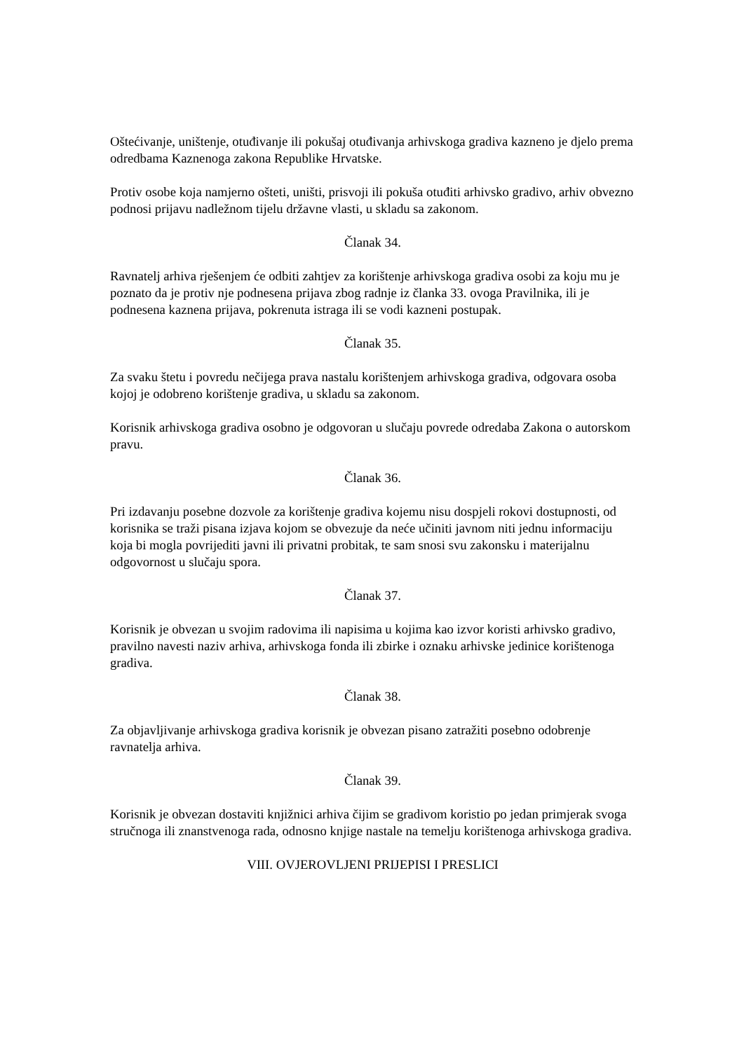Oštećivanje, uništenje, otuđivanje ili pokušaj otuđivanja arhivskoga gradiva kazneno je djelo prema odredbama Kaznenoga zakona Republike Hrvatske.
Protiv osobe koja namjerno ošteti, uništi, prisvoji ili pokuša otuđiti arhivsko gradivo, arhiv obvezno podnosi prijavu nadležnom tijelu državne vlasti, u skladu sa zakonom.
Članak 34.
Ravnatelj arhiva rješenjem će odbiti zahtjev za korištenje arhivskoga gradiva osobi za koju mu je poznato da je protiv nje podnesena prijava zbog radnje iz članka 33. ovoga Pravilnika, ili je podnesena kaznena prijava, pokrenuta istraga ili se vodi kazneni postupak.
Članak 35.
Za svaku štetu i povredu nečijega prava nastalu korištenjem arhivskoga gradiva, odgovara osoba kojoj je odobreno korištenje gradiva, u skladu sa zakonom.
Korisnik arhivskoga gradiva osobno je odgovoran u slučaju povrede odredaba Zakona o autorskom pravu.
Članak 36.
Pri izdavanju posebne dozvole za korištenje gradiva kojemu nisu dospjeli rokovi dostupnosti, od korisnika se traži pisana izjava kojom se obvezuje da neće učiniti javnom niti jednu informaciju koja bi mogla povrijediti javni ili privatni probitak, te sam snosi svu zakonsku i materijalnu odgovornost u slučaju spora.
Članak 37.
Korisnik je obvezan u svojim radovima ili napisima u kojima kao izvor koristi arhivsko gradivo, pravilno navesti naziv arhiva, arhivskoga fonda ili zbirke i oznaku arhivske jedinice korištenoga gradiva.
Članak 38.
Za objavljivanje arhivskoga gradiva korisnik je obvezan pisano zatražiti posebno odobrenje ravnatelja arhiva.
Članak 39.
Korisnik je obvezan dostaviti knjižnici arhiva čijim se gradivom koristio po jedan primjerak svoga stručnoga ili znanstvenoga rada, odnosno knjige nastale na temelju korištenoga arhivskoga gradiva.
VIII. OVJEROVLJENI PRIJEPISI I PRESLICI